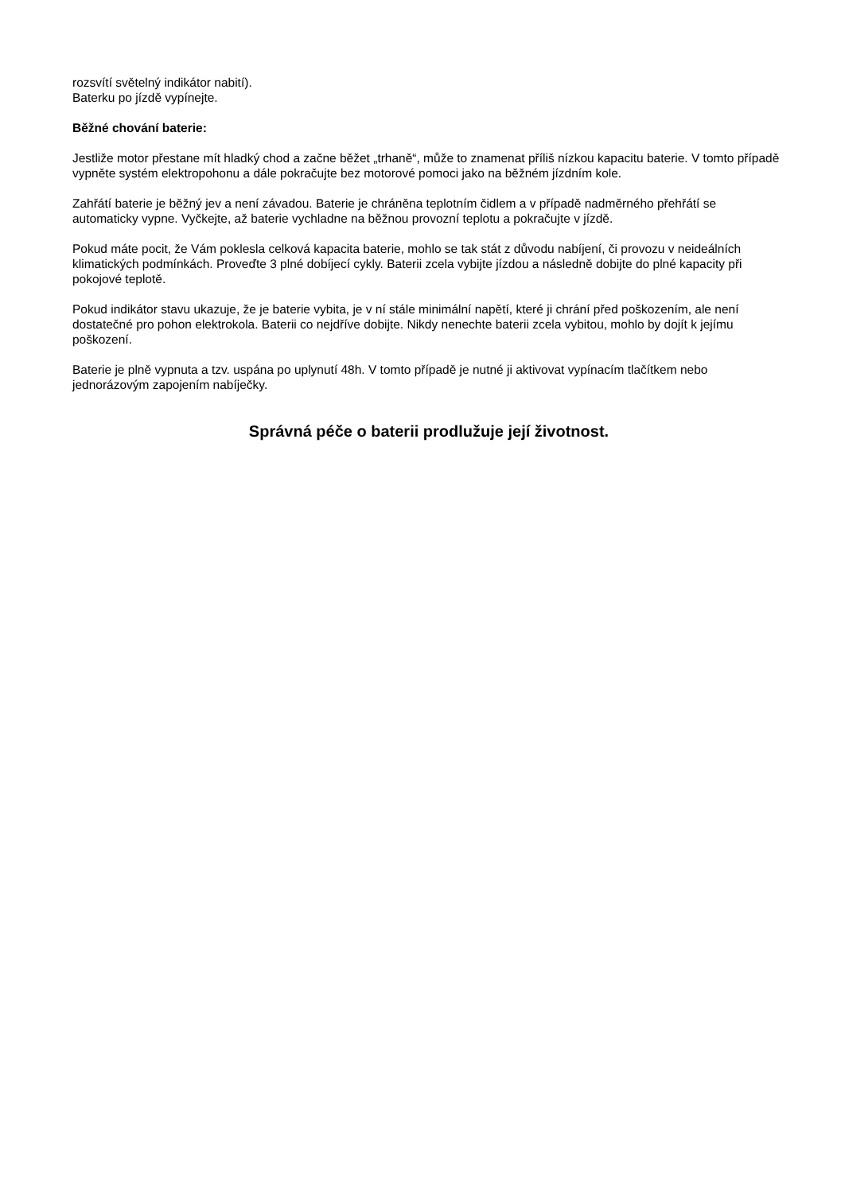rozsvítí světelný indikátor nabití).
Baterku po jízdě vypínejte.
Běžné chování baterie:
Jestliže motor přestane mít hladký chod a začne běžet „trhaně“, může to znamenat příliš nízkou kapacitu baterie. V tomto případě vypněte systém elektropohonu a dále pokračujte bez motorové pomoci jako na běžném jízdním kole.
Zahřátí baterie je běžný jev a není závadou. Baterie je chráněna teplotním čidlem a v případě nadměrného přehřátí se automaticky vypne. Vyčkejte, až baterie vychladne na běžnou provozní teplotu a pokračujte v jízdě.
Pokud máte pocit, že Vám poklesla celková kapacita baterie, mohlo se tak stát z důvodu nabíjení, či provozu v neideálních klimatických podmínkách. Proveďte 3 plné dobíjecí cykly. Baterii zcela vybijte jízdou a následně dobijte do plné kapacity při pokojové teplotě.
Pokud indikátor stavu ukazuje, že je baterie vybita, je v ní stále minimální napětí, které ji chrání před poškozením, ale není dostatečné pro pohon elektrokola. Baterii co nejdříve dobijte. Nikdy nenechte baterii zcela vybitou, mohlo by dojít k jejímu poškození.
Baterie je plně vypnuta a tzv. uspána po uplynutí 48h. V tomto případě je nutné ji aktivovat vypínacím tlačítkem nebo jednorázovým zapojením nabíječky.
Správná péče o baterii prodlužuje její životnost.